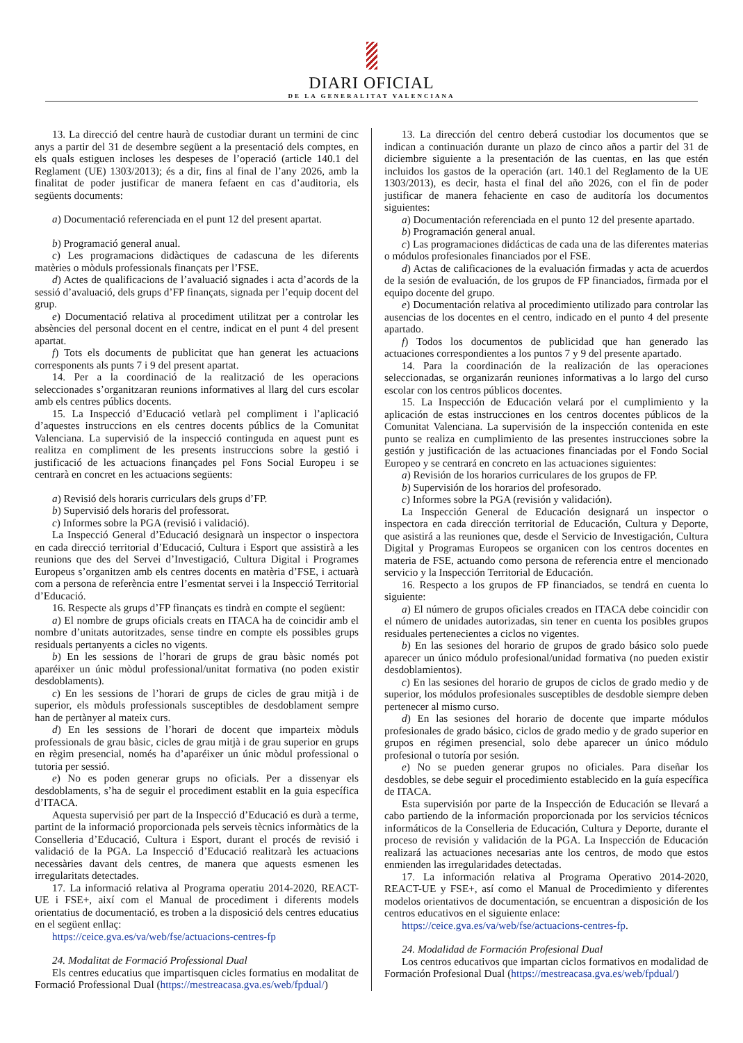DIARI OFICIAL
DE LA GENERALITAT VALENCIANA
13. La direcció del centre haurà de custodiar durant un termini de cinc anys a partir del 31 de desembre següent a la presentació dels comptes, en els quals estiguen incloses les despeses de l’operació (article 140.1 del Reglament (UE) 1303/2013); és a dir, fins al final de l’any 2026, amb la finalitat de poder justificar de manera fefaent en cas d’auditoria, els següents documents:
a) Documentació referenciada en el punt 12 del present apartat.
b) Programació general anual.
c) Les programacions didàctiques de cadascuna de les diferents matèries o mòduls professionals finançats per l’FSE.
d) Actes de qualificacions de l’avaluació signades i acta d’acords de la sessió d’avaluació, dels grups d’FP finançats, signada per l’equip docent del grup.
e) Documentació relativa al procediment utilitzat per a controlar les absències del personal docent en el centre, indicat en el punt 4 del present apartat.
f) Tots els documents de publicitat que han generat les actuacions corresponents als punts 7 i 9 del present apartat.
14. Per a la coordinació de la realització de les operacions seleccionades s’organitzaran reunions informatives al llarg del curs escolar amb els centres públics docents.
15. La Inspecció d’Educació vetlarà pel compliment i l’aplicació d’aquestes instruccions en els centres docents públics de la Comunitat Valenciana. La supervisió de la inspecció continguda en aquest punt es realitza en compliment de les presents instruccions sobre la gestió i justificació de les actuacions finançades pel Fons Social Europeu i se centrarà en concret en les actuacions següents:
a) Revisió dels horaris curriculars dels grups d’FP.
b) Supervisió dels horaris del professorat.
c) Informes sobre la PGA (revisió i validació).
La Inspecció General d’Educació designarà un inspector o inspectora en cada direcció territorial d’Educació, Cultura i Esport que assistirà a les reunions que des del Servei d’Investigació, Cultura Digital i Programes Europeus s’organitzen amb els centres docents en matèria d’FSE, i actuarà com a persona de referència entre l’esmentat servei i la Inspecció Territorial d’Educació.
16. Respecte als grups d’FP finançats es tindrà en compte el següent:
a) El nombre de grups oficials creats en ITACA ha de coincidir amb el nombre d’unitats autoritzades, sense tindre en compte els possibles grups residuals pertanyents a cicles no vigents.
b) En les sessions de l’horari de grups de grau bàsic només pot aparéixer un únic mòdul professional/unitat formativa (no poden existir desdoblaments).
c) En les sessions de l’horari de grups de cicles de grau mitjà i de superior, els mòduls professionals susceptibles de desdoblament sempre han de pertànyer al mateix curs.
d) En les sessions de l’horari de docent que imparteix mòduls professionals de grau bàsic, cicles de grau mitjà i de grau superior en grups en règim presencial, només ha d’aparéixer un únic mòdul professional o tutoria per sessió.
e) No es poden generar grups no oficials. Per a dissenyar els desdoblaments, s’ha de seguir el procediment establit en la guia específica d’ITACA.
Aquesta supervisió per part de la Inspecció d’Educació es durà a terme, partint de la informació proporcionada pels serveis tècnics informàtics de la Conselleria d’Educació, Cultura i Esport, durant el procés de revisió i validació de la PGA. La Inspecció d’Educació realitzarà les actuacions necessàries davant dels centres, de manera que aquests esmenen les irregularitats detectades.
17. La informació relativa al Programa operatiu 2014-2020, REACT-UE i FSE+, així com el Manual de procediment i diferents models orientatius de documentació, es troben a la disposició dels centres educatius en el següent enllaç:
https://ceice.gva.es/va/web/fse/actuacions-centres-fp
24. Modalitat de Formació Professional Dual
Els centres educatius que impartisquen cicles formatius en modalitat de Formació Professional Dual (https://mestreacasa.gva.es/web/fpdual/)
13. La dirección del centro deberá custodiar los documentos que se indican a continuación durante un plazo de cinco años a partir del 31 de diciembre siguiente a la presentación de las cuentas, en las que estén incluidos los gastos de la operación (art. 140.1 del Reglamento de la UE 1303/2013), es decir, hasta el final del año 2026, con el fin de poder justificar de manera fehaciente en caso de auditoría los documentos siguientes:
a) Documentación referenciada en el punto 12 del presente apartado.
b) Programación general anual.
c) Las programaciones didácticas de cada una de las diferentes materias o módulos profesionales financiados por el FSE.
d) Actas de calificaciones de la evaluación firmadas y acta de acuerdos de la sesión de evaluación, de los grupos de FP financiados, firmada por el equipo docente del grupo.
e) Documentación relativa al procedimiento utilizado para controlar las ausencias de los docentes en el centro, indicado en el punto 4 del presente apartado.
f) Todos los documentos de publicidad que han generado las actuaciones correspondientes a los puntos 7 y 9 del presente apartado.
14. Para la coordinación de la realización de las operaciones seleccionadas, se organizarán reuniones informativas a lo largo del curso escolar con los centros públicos docentes.
15. La Inspección de Educación velará por el cumplimiento y la aplicación de estas instrucciones en los centros docentes públicos de la Comunitat Valenciana. La supervisión de la inspección contenida en este punto se realiza en cumplimiento de las presentes instrucciones sobre la gestión y justificación de las actuaciones financiadas por el Fondo Social Europeo y se centrará en concreto en las actuaciones siguientes:
a) Revisión de los horarios curriculares de los grupos de FP.
b) Supervisión de los horarios del profesorado.
c) Informes sobre la PGA (revisión y validación).
La Inspección General de Educación designará un inspector o inspectora en cada dirección territorial de Educación, Cultura y Deporte, que asistirá a las reuniones que, desde el Servicio de Investigación, Cultura Digital y Programas Europeos se organicen con los centros docentes en materia de FSE, actuando como persona de referencia entre el mencionado servicio y la Inspección Territorial de Educación.
16. Respecto a los grupos de FP financiados, se tendrá en cuenta lo siguiente:
a) El número de grupos oficiales creados en ITACA debe coincidir con el número de unidades autorizadas, sin tener en cuenta los posibles grupos residuales pertenecientes a ciclos no vigentes.
b) En las sesiones del horario de grupos de grado básico solo puede aparecer un único módulo profesional/unidad formativa (no pueden existir desdoblamientos).
c) En las sesiones del horario de grupos de ciclos de grado medio y de superior, los módulos profesionales susceptibles de desdoble siempre deben pertenecer al mismo curso.
d) En las sesiones del horario de docente que imparte módulos profesionales de grado básico, ciclos de grado medio y de grado superior en grupos en régimen presencial, solo debe aparecer un único módulo profesional o tutoría por sesión.
e) No se pueden generar grupos no oficiales. Para diseñar los desdobles, se debe seguir el procedimiento establecido en la guía específica de ITACA.
Esta supervisión por parte de la Inspección de Educación se llevará a cabo partiendo de la información proporcionada por los servicios técnicos informáticos de la Conselleria de Educación, Cultura y Deporte, durante el proceso de revisión y validación de la PGA. La Inspección de Educación realizará las actuaciones necesarias ante los centros, de modo que estos enmienden las irregularidades detectadas.
17. La información relativa al Programa Operativo 2014-2020, REACT-UE y FSE+, así como el Manual de Procedimiento y diferentes modelos orientativos de documentación, se encuentran a disposición de los centros educativos en el siguiente enlace:
https://ceice.gva.es/va/web/fse/actuacions-centres-fp.
24. Modalidad de Formación Profesional Dual
Los centros educativos que impartan ciclos formativos en modalidad de Formación Profesional Dual (https://mestreacasa.gva.es/web/fpdual/)